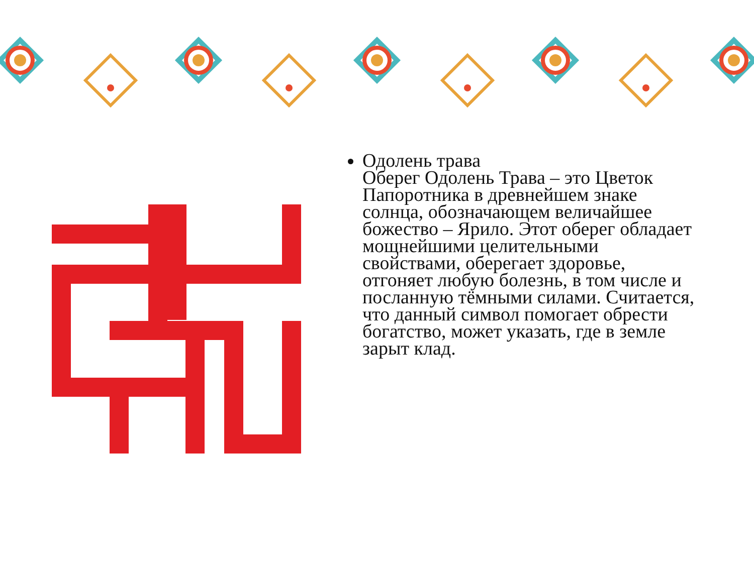Одолень трава
Оберег Одолень Трава – это Цветок Папоротника в древнейшем знаке солнца, обозначающем величайшее божество – Ярило. Этот оберег обладает мощнейшими целительными свойствами, оберегает здоровье, отгоняет любую болезнь, в том числе и посланную тёмными силами. Считается, что данный символ помогает обрести богатство, может указать, где в земле зарыт клад.